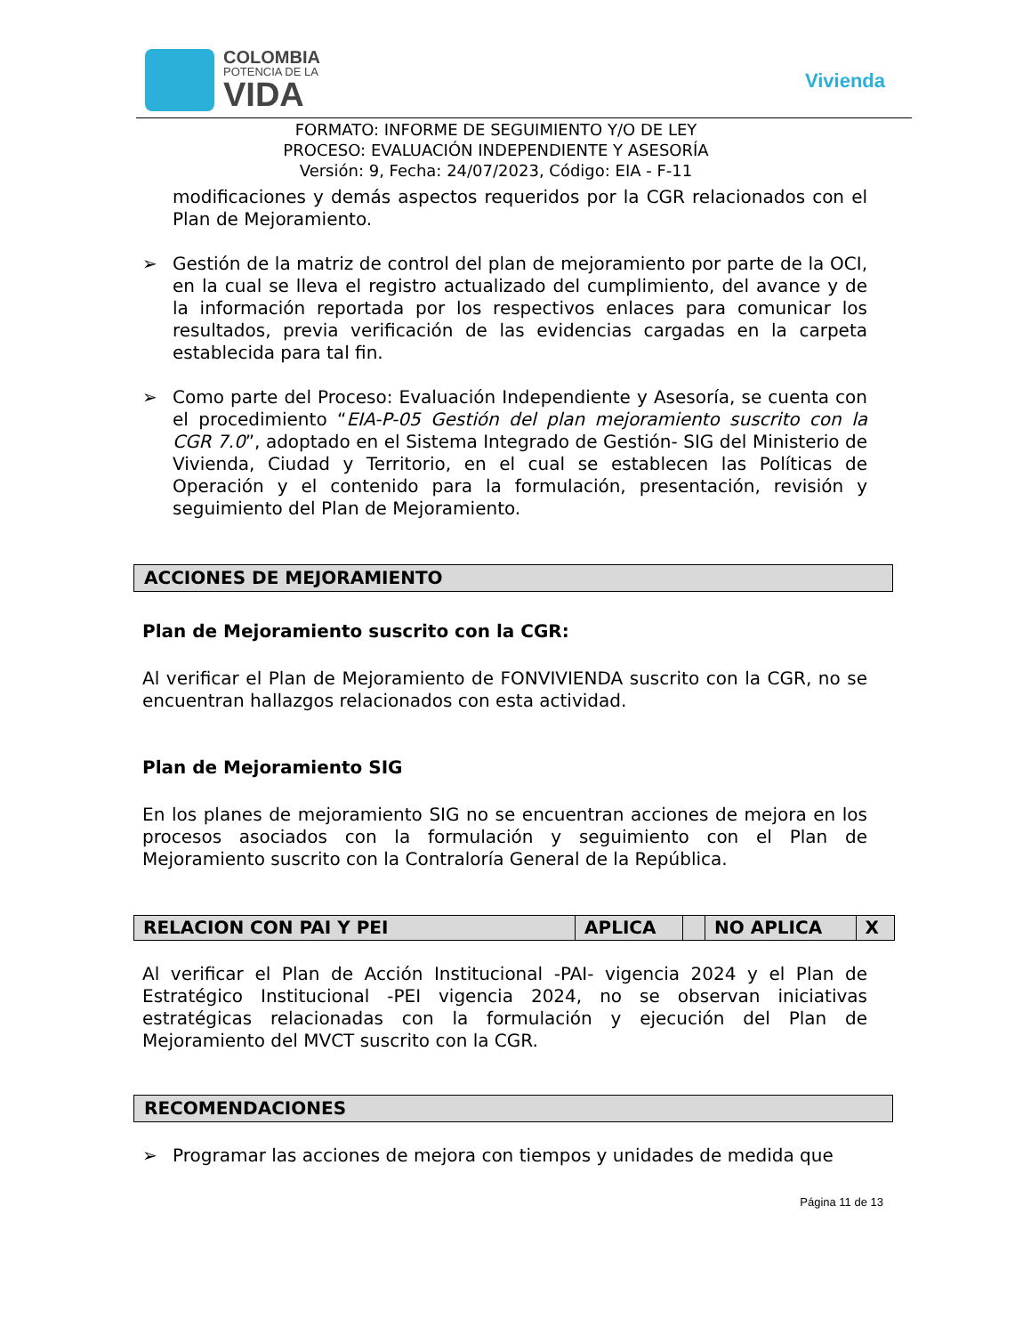COLOMBIA
POTENCIA DE LA
VIDA
Vivienda
FORMATO: INFORME DE SEGUIMIENTO Y/O DE LEY
PROCESO: EVALUACIÓN INDEPENDIENTE Y ASESORÍA
Versión: 9, Fecha: 24/07/2023, Código: EIA - F-11
modificaciones y demás aspectos requeridos por la CGR relacionados con el Plan de Mejoramiento.
➢ Gestión de la matriz de control del plan de mejoramiento por parte de la OCI, en la cual se lleva el registro actualizado del cumplimiento, del avance y de la información reportada por los respectivos enlaces para comunicar los resultados, previa verificación de las evidencias cargadas en la carpeta establecida para tal fin.
➢ Como parte del Proceso: Evaluación Independiente y Asesoría, se cuenta con el procedimiento “EIA-P-05 Gestión del plan mejoramiento suscrito con la CGR 7.0”, adoptado en el Sistema Integrado de Gestión- SIG del Ministerio de Vivienda, Ciudad y Territorio, en el cual se establecen las Políticas de Operación y el contenido para la formulación, presentación, revisión y seguimiento del Plan de Mejoramiento.
ACCIONES DE MEJORAMIENTO
Plan de Mejoramiento suscrito con la CGR:
Al verificar el Plan de Mejoramiento de FONVIVIENDA suscrito con la CGR, no se encuentran hallazgos relacionados con esta actividad.
Plan de Mejoramiento SIG
En los planes de mejoramiento SIG no se encuentran acciones de mejora en los procesos asociados con la formulación y seguimiento con el Plan de Mejoramiento suscrito con la Contraloría General de la República.
| RELACION CON PAI Y PEI | APLICA | | NO APLICA | X |
Al verificar el Plan de Acción Institucional -PAI- vigencia 2024 y el Plan de Estratégico Institucional -PEI vigencia 2024, no se observan iniciativas estratégicas relacionadas con la formulación y ejecución del Plan de Mejoramiento del MVCT suscrito con la CGR.
RECOMENDACIONES
➢ Programar las acciones de mejora con tiempos y unidades de medida que
Página 11 de 13